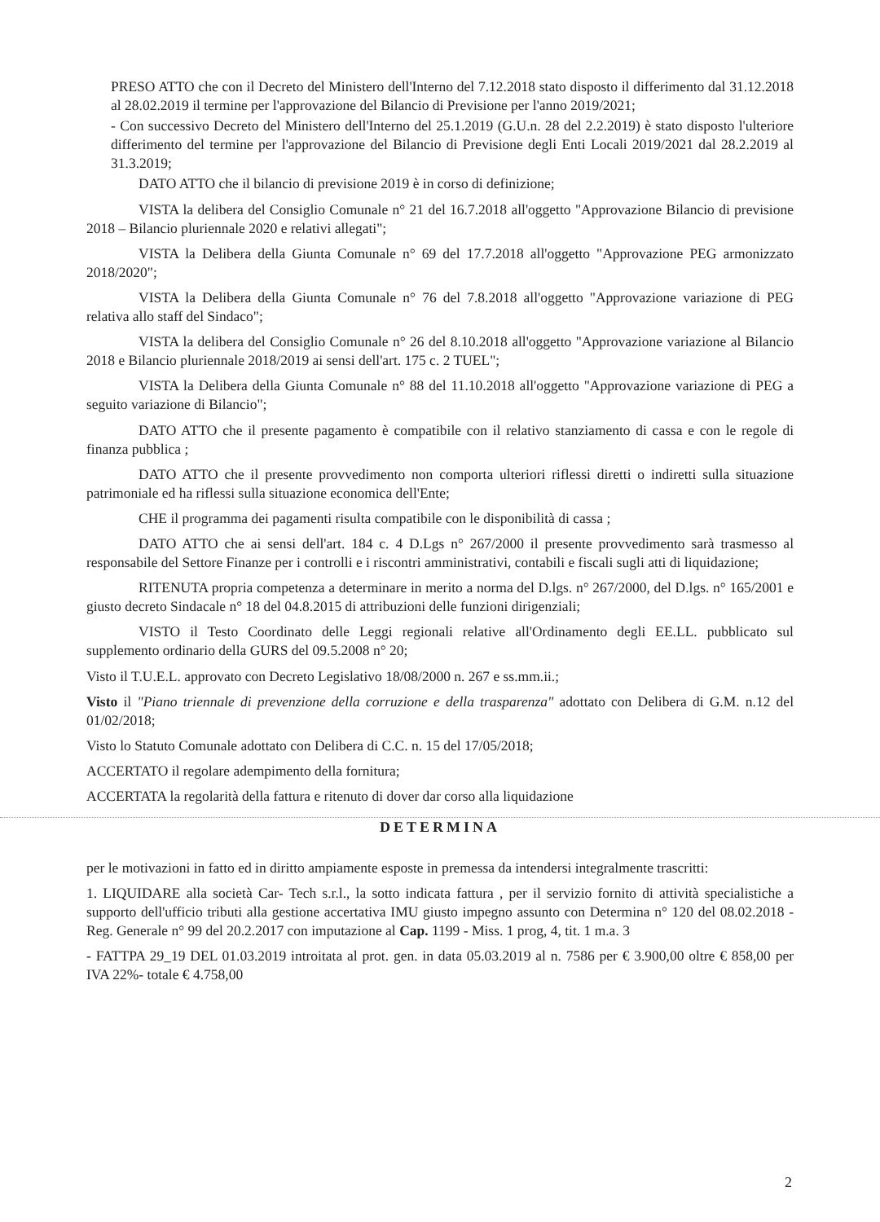PRESO ATTO che con il Decreto del Ministero dell'Interno del 7.12.2018 stato disposto il differimento dal 31.12.2018 al 28.02.2019 il termine per l'approvazione del Bilancio di Previsione per l'anno 2019/2021;
- Con successivo Decreto del Ministero dell'Interno del 25.1.2019 (G.U.n. 28 del 2.2.2019) è stato disposto l'ulteriore differimento del termine per l'approvazione del Bilancio di Previsione degli Enti Locali 2019/2021 dal 28.2.2019 al 31.3.2019;
DATO ATTO che il bilancio di previsione 2019 è in corso di definizione;
VISTA la delibera del Consiglio Comunale n° 21 del 16.7.2018 all'oggetto "Approvazione Bilancio di previsione 2018 – Bilancio pluriennale 2020 e relativi allegati";
VISTA la Delibera della Giunta Comunale n° 69 del 17.7.2018 all'oggetto "Approvazione PEG armonizzato 2018/2020";
VISTA la Delibera della Giunta Comunale n° 76 del 7.8.2018 all'oggetto "Approvazione variazione di PEG relativa allo staff del Sindaco";
VISTA la delibera del Consiglio Comunale n° 26 del 8.10.2018 all'oggetto "Approvazione variazione al Bilancio 2018 e Bilancio pluriennale 2018/2019 ai sensi dell'art. 175 c. 2 TUEL";
VISTA la Delibera della Giunta Comunale n° 88 del 11.10.2018 all'oggetto "Approvazione variazione di PEG a seguito variazione di Bilancio";
DATO ATTO che il presente pagamento è compatibile con il relativo stanziamento di cassa e con le regole di finanza pubblica ;
DATO ATTO che il presente provvedimento non comporta ulteriori riflessi diretti o indiretti sulla situazione patrimoniale ed ha riflessi sulla situazione economica dell'Ente;
CHE il programma dei pagamenti risulta compatibile con le disponibilità di cassa ;
DATO ATTO che ai sensi dell'art. 184 c. 4 D.Lgs n° 267/2000 il presente provvedimento sarà trasmesso al responsabile del Settore Finanze per i controlli e i riscontri amministrativi, contabili e fiscali sugli atti di liquidazione;
RITENUTA propria competenza a determinare in merito a norma del D.lgs. n° 267/2000, del D.lgs. n° 165/2001 e giusto decreto Sindacale n° 18 del 04.8.2015 di attribuzioni delle funzioni dirigenziali;
VISTO il Testo Coordinato delle Leggi regionali relative all'Ordinamento degli EE.LL. pubblicato sul supplemento ordinario della GURS del 09.5.2008 n° 20;
Visto il T.U.E.L. approvato con Decreto Legislativo 18/08/2000 n. 267 e ss.mm.ii.;
Visto il "Piano triennale di prevenzione della corruzione e della trasparenza" adottato con Delibera di G.M. n.12 del 01/02/2018;
Visto lo Statuto Comunale adottato con Delibera di C.C. n. 15 del 17/05/2018;
ACCERTATO il regolare adempimento della fornitura;
ACCERTATA la regolarità della fattura e ritenuto di dover dar corso alla liquidazione
DETERMINA
per le motivazioni in fatto ed in diritto ampiamente esposte in premessa da intendersi integralmente trascritti:
1. LIQUIDARE alla società Car- Tech s.r.l., la sotto indicata fattura , per il servizio fornito di attività specialistiche a supporto dell'ufficio tributi alla gestione accertativa IMU giusto impegno assunto con Determina n° 120 del 08.02.2018 - Reg. Generale n° 99 del 20.2.2017 con imputazione al Cap. 1199 - Miss. 1 prog, 4, tit. 1 m.a. 3
- FATTPA 29_19 DEL 01.03.2019 introitata al prot. gen. in data 05.03.2019 al n. 7586 per € 3.900,00 oltre € 858,00 per IVA 22%- totale € 4.758,00
2